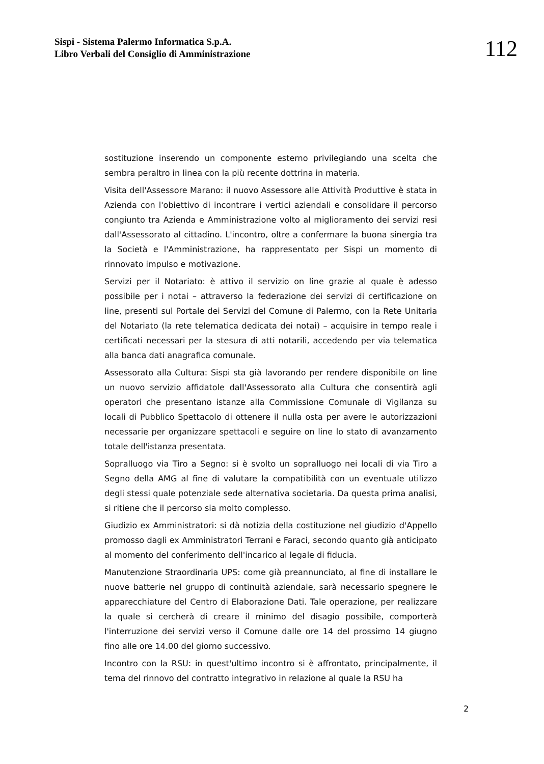Sispi - Sistema Palermo Informatica S.p.A.
Libro Verbali del Consiglio di Amministrazione
112
sostituzione inserendo un componente esterno privilegiando una scelta che sembra peraltro in linea con la più recente dottrina in materia.
Visita dell'Assessore Marano: il nuovo Assessore alle Attività Produttive è stata in Azienda con l'obiettivo di incontrare i vertici aziendali e consolidare il percorso congiunto tra Azienda e Amministrazione volto al miglioramento dei servizi resi dall'Assessorato al cittadino. L'incontro, oltre a confermare la buona sinergia tra la Società e l'Amministrazione, ha rappresentato per Sispi un momento di rinnovato impulso e motivazione.
Servizi per il Notariato: è attivo il servizio on line grazie al quale è adesso possibile per i notai – attraverso la federazione dei servizi di certificazione on line, presenti sul Portale dei Servizi del Comune di Palermo, con la Rete Unitaria del Notariato (la rete telematica dedicata dei notai) – acquisire in tempo reale i certificati necessari per la stesura di atti notarili, accedendo per via telematica alla banca dati anagrafica comunale.
Assessorato alla Cultura: Sispi sta già lavorando per rendere disponibile on line un nuovo servizio affidatole dall'Assessorato alla Cultura che consentirà agli operatori che presentano istanze alla Commissione Comunale di Vigilanza su locali di Pubblico Spettacolo di ottenere il nulla osta per avere le autorizzazioni necessarie per organizzare spettacoli e seguire on line lo stato di avanzamento totale dell'istanza presentata.
Sopralluogo via Tiro a Segno: si è svolto un sopralluogo nei locali di via Tiro a Segno della AMG al fine di valutare la compatibilità con un eventuale utilizzo degli stessi quale potenziale sede alternativa societaria. Da questa prima analisi, si ritiene che il percorso sia molto complesso.
Giudizio ex Amministratori: si dà notizia della costituzione nel giudizio d'Appello promosso dagli ex Amministratori Terrani e Faraci, secondo quanto già anticipato al momento del conferimento dell'incarico al legale di fiducia.
Manutenzione Straordinaria UPS: come già preannunciato, al fine di installare le nuove batterie nel gruppo di continuità aziendale, sarà necessario spegnere le apparecchiature del Centro di Elaborazione Dati. Tale operazione, per realizzare la quale si cercherà di creare il minimo del disagio possibile, comporterà l'interruzione dei servizi verso il Comune dalle ore 14 del prossimo 14 giugno fino alle ore 14.00 del giorno successivo.
Incontro con la RSU: in quest'ultimo incontro si è affrontato, principalmente, il tema del rinnovo del contratto integrativo in relazione al quale la RSU ha
2